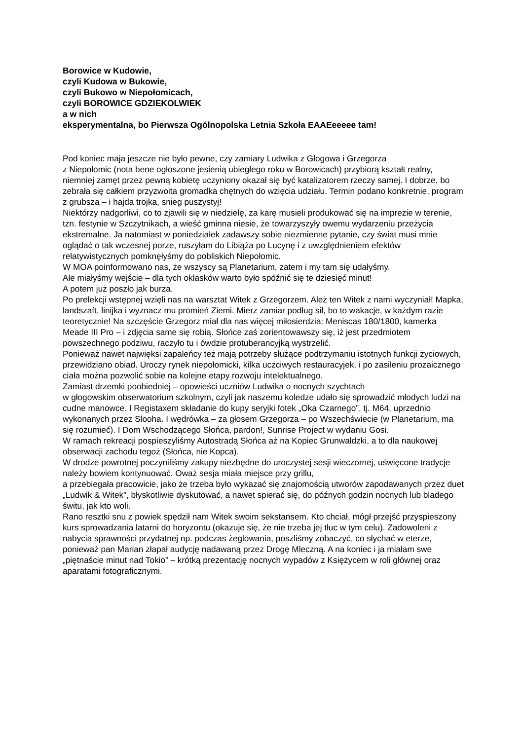Borowice w Kudowie,
czyli Kudowa w Bukowie,
czyli Bukowo w Niepołomicach,
czyli BOROWICE GDZIEKOLWIEK
a w nich
eksperymentalna, bo Pierwsza Ogólnopolska Letnia Szkoła EAAEeeeee tam!
Pod koniec maja jeszcze nie było pewne, czy zamiary Ludwika z Głogowa i Grzegorza
z Niepołomic (nota bene ogłoszone jesienią ubiegłego roku w Borowicach) przybiorą kształt realny, niemniej zamęt przez pewną kobietę uczyniony okazał się być katalizatorem rzeczy samej. I dobrze, bo zebrała się całkiem przyzwoita gromadka chętnych do wzięcia udziału. Termin podano konkretnie, program z grubsza – i hajda trojka, snieg puszystyj!
Niektórzy nadgorliwi, co to zjawili się w niedzielę, za karę musieli produkować się na imprezie w terenie, tzn. festynie w Szczytnikach, a wieść gminna niesie, że towarzyszyły owemu wydarzeniu przeżycia ekstremalne. Ja natomiast w poniedziałek zadawszy sobie niezmienne pytanie, czy świat musi mnie oglądać o tak wczesnej porze, ruszyłam do Libiąża po Lucynę i z uwzględnieniem efektów relatywistycznych pomknęłyśmy do pobliskich Niepołomic.
W MOA poinformowano nas, że wszyscy są Planetarium, zatem i my tam się udałyśmy.
Ale miałyśmy wejście – dla tych oklasków warto było spóźnić się te dziesięć minut!
A potem już poszło jak burza.
Po prelekcji wstępnej wzięli nas na warsztat Witek z Grzegorzem. Ależ ten Witek z nami wyczyniał! Mapka, landszaft, linijka i wyznacz mu promień Ziemi. Mierz zamiar podług sił, bo to wakacje, w każdym razie teoretycznie! Na szczęście Grzegorz miał dla nas więcej miłosierdzia: Meniscas 180/1800, kamerka Meade III Pro – i zdjęcia same się robią. Słońce zaś zorientowawszy się, iż jest przedmiotem powszechnego podziwu, raczyło tu i ówdzie protuberancyjką wystrzelić.
Ponieważ nawet najwięksi zapaleńcy też mają potrzeby służące podtrzymaniu istotnych funkcji życiowych, przewidziano obiad. Uroczy rynek niepołomicki, kilka uczciwych restauracyjek, i po zasileniu prozaicznego ciała można pozwolić sobie na kolejne etapy rozwoju intelektualnego.
Zamiast drzemki poobiedniej – opowieści uczniów Ludwika o nocnych szychtach
w głogowskim obserwatorium szkolnym, czyli jak naszemu koledze udało się sprowadzić młodych ludzi na cudne manowce. I Registaxem składanie do kupy seryjki fotek „Oka Czarnego”, tj. M64, uprzednio wykonanych przez Slooha. I wędrówka – za głosem Grzegorza – po Wszechświecie (w Planetarium, ma się rozumieć). I Dom Wschodzącego Słońca, pardon!, Sunrise Project w wydaniu Gosi.
W ramach rekreacji pospieszyliśmy Autostradą Słońca aż na Kopiec Grunwaldzki, a to dla naukowej obserwacji zachodu tegoż (Słońca, nie Kopca).
W drodze powrotnej poczyniliśmy zakupy niezbędne do uroczystej sesji wieczornej, uświęcone tradycje należy bowiem kontynuować. Oważ sesja miała miejsce przy grillu,
a przebiegała pracowicie, jako że trzeba było wykazać się znajomością utworów zapodawanych przez duet „Ludwik & Witek”, błyskotliwie dyskutować, a nawet spierać się, do późnych godzin nocnych lub bladego świtu, jak kto woli.
Rano resztki snu z powiek spędził nam Witek swoim sekstansem. Kto chciał, mógł przejść przyspieszony kurs sprowadzania latarni do horyzontu (okazuje się, że nie trzeba jej tłuc w tym celu). Zadowoleni z nabycia sprawności przydatnej np. podczas żeglowania, poszliśmy zobaczyć, co słychać w eterze, ponieważ pan Marian złapał audycję nadawaną przez Drogę Mleczną. A na koniec i ja miałam swe „piętnaście minut nad Tokio” – krótką prezentację nocnych wypadów z Księżycem w roli głównej oraz aparatami fotograficznymi.